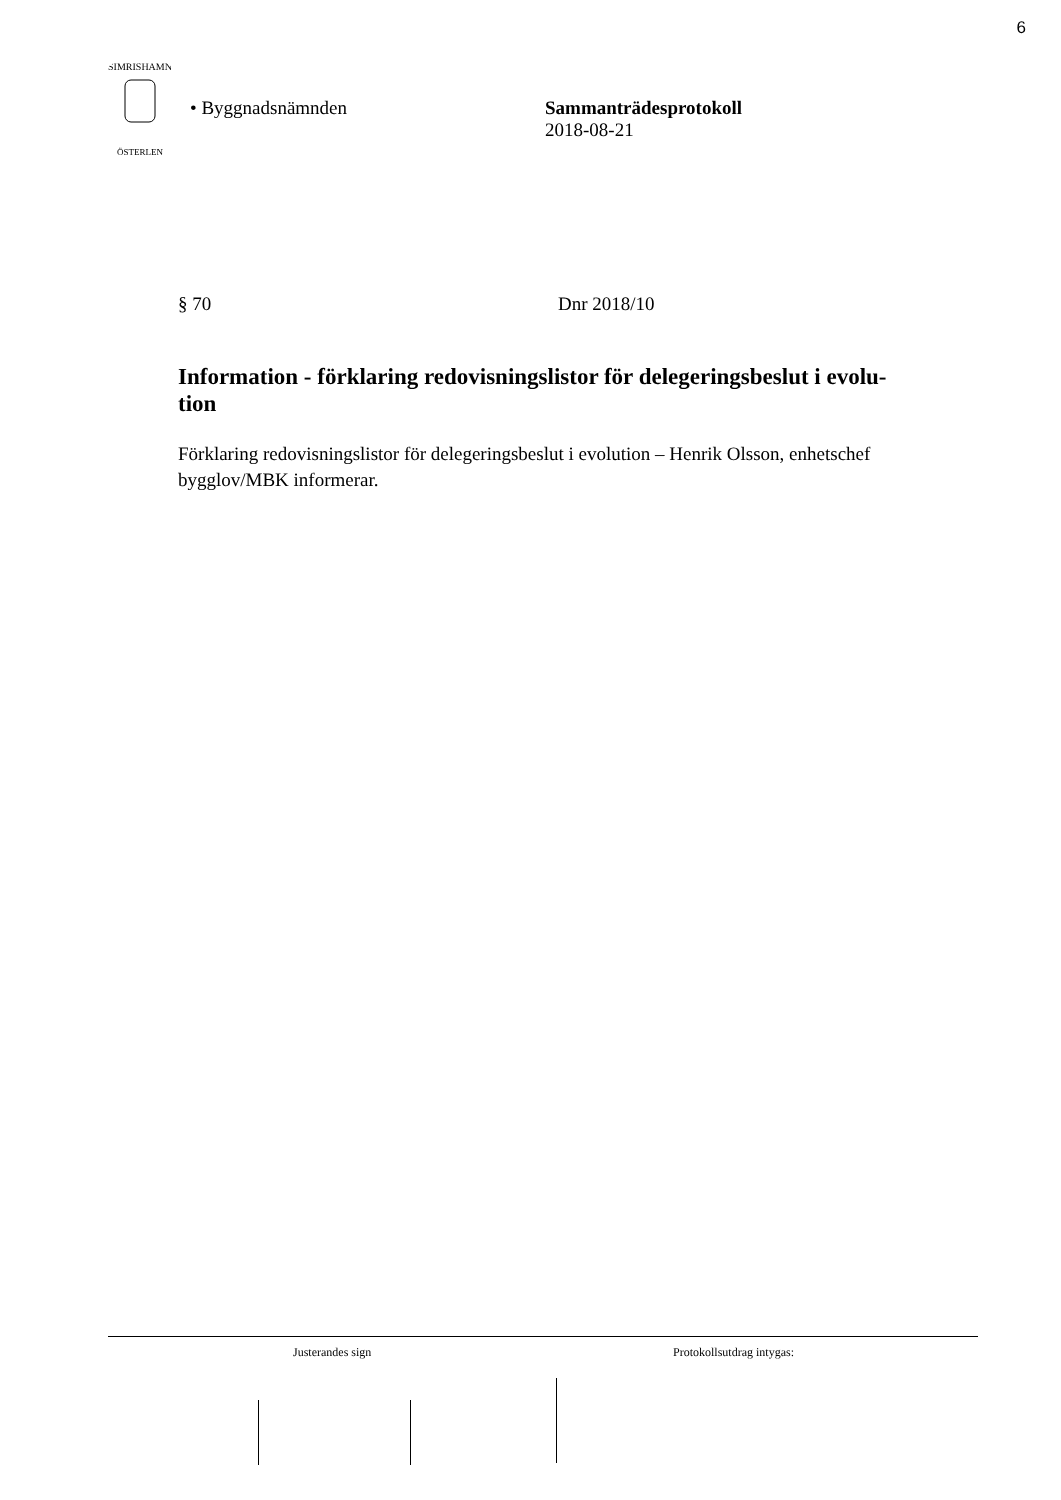6
SIMRISHAMN
ÖSTERLEN
• Byggnadsnämnden Sammanträdesprotokoll
2018-08-21
§ 70 Dnr 2018/10
Information - förklaring redovisningslistor för delegeringsbeslut i evolu-
tion
Förklaring redovisningslistor för delegeringsbeslut i evolution – Henrik Olsson, enhetschef bygglov/MBK informerar.
Justerandes sign Protokollsutdrag intygas: